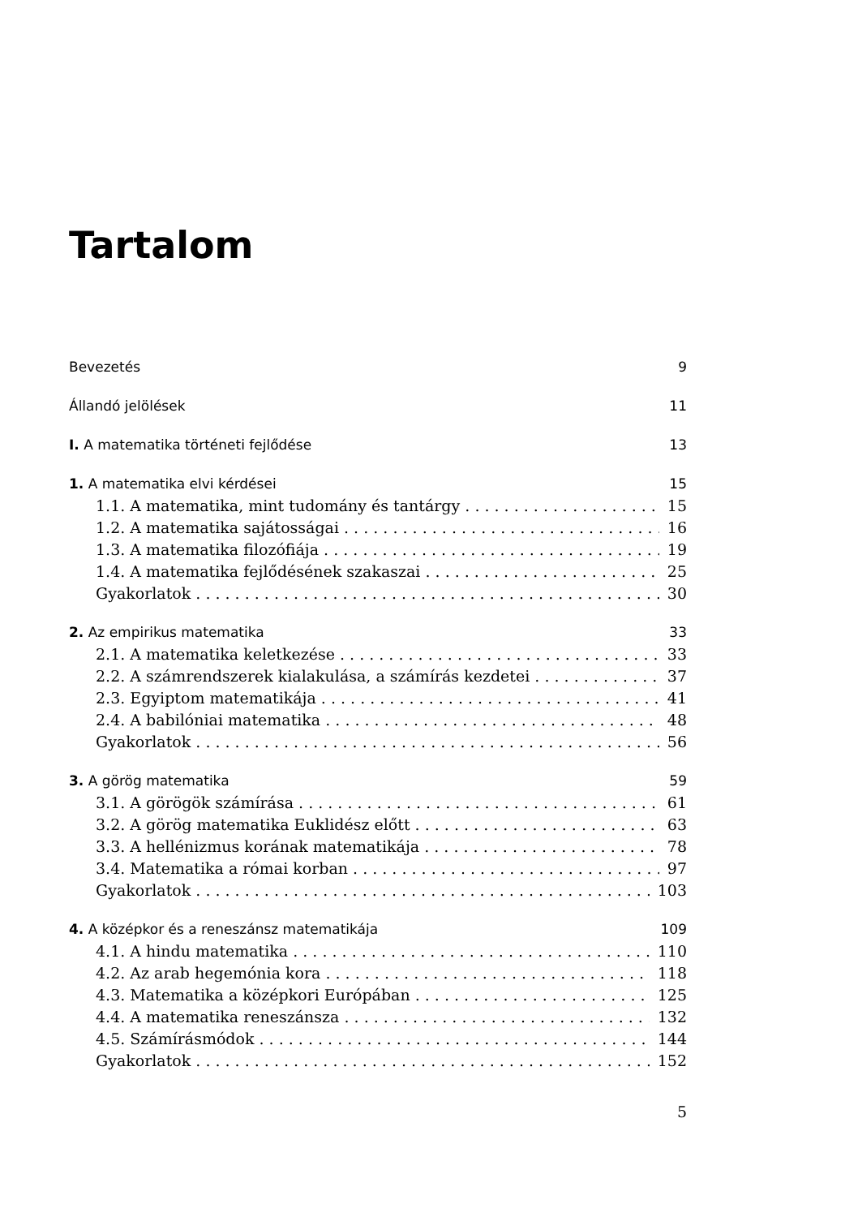Tartalom
Bevezetés 9
Állandó jelölések 11
I. A matematika történeti fejlődése 13
1. A matematika elvi kérdései 15
1.1. A matematika, mint tudomány és tantárgy 15
1.2. A matematika sajátosságai 16
1.3. A matematika filozófiája 19
1.4. A matematika fejlődésének szakaszai 25
Gyakorlatok 30
2. Az empirikus matematika 33
2.1. A matematika keletkezése 33
2.2. A számrendszerek kialakulása, a számírás kezdetei 37
2.3. Egyiptom matematikája 41
2.4. A babilóniai matematika 48
Gyakorlatok 56
3. A görög matematika 59
3.1. A görögök számírása 61
3.2. A görög matematika Euklidész előtt 63
3.3. A hellénizmus korának matematikája 78
3.4. Matematika a római korban 97
Gyakorlatok 103
4. A középkor és a reneszánsz matematikája 109
4.1. A hindu matematika 110
4.2. Az arab hegemónia kora 118
4.3. Matematika a középkori Európában 125
4.4. A matematika reneszánsza 132
4.5. Számírásmódok 144
Gyakorlatok 152
5